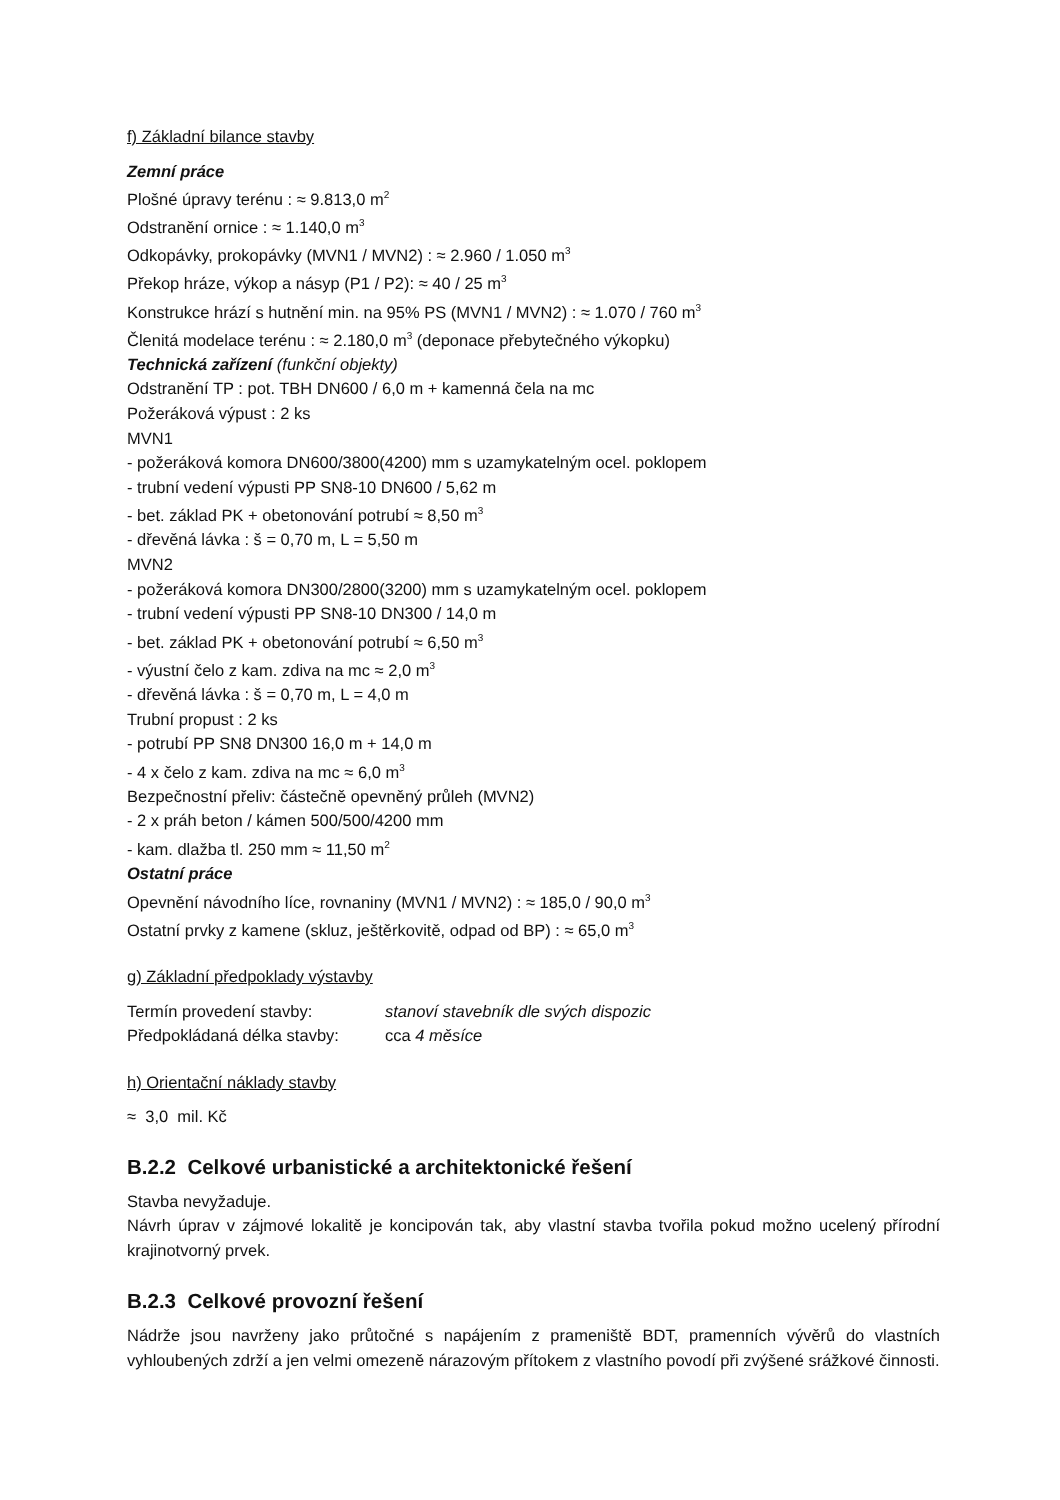f) Základní bilance stavby
Zemní práce
Plošné úpravy terénu : ≈ 9.813,0 m<sup>2</sup>
Odstranění ornice : ≈ 1.140,0 m<sup>3</sup>
Odkopávky, prokopávky (MVN1 / MVN2) : ≈ 2.960 / 1.050 m<sup>3</sup>
Překop hráze, výkop a násyp (P1 / P2): ≈ 40 / 25 m<sup>3</sup>
Konstrukce hrází s hutnění min. na 95% PS (MVN1 / MVN2) : ≈ 1.070 / 760 m<sup>3</sup>
Členitá modelace terénu : ≈ 2.180,0 m<sup>3</sup> (deponace přebytečného výkopku)
Technická zařízení (funkční objekty)
Odstranění TP : pot. TBH DN600 / 6,0 m + kamenná čela na mc
Požeráková výpust : 2 ks
MVN1
- požeráková komora DN600/3800(4200) mm s uzamykatelným ocel. poklopem
- trubní vedení výpusti PP SN8-10 DN600 / 5,62 m
- bet. základ PK + obetonování potrubí ≈ 8,50 m<sup>3</sup>
- dřevěná lávka : š = 0,70 m, L = 5,50 m
MVN2
- požeráková komora DN300/2800(3200) mm s uzamykatelným ocel. poklopem
- trubní vedení výpusti PP SN8-10 DN300 / 14,0 m
- bet. základ PK + obetonování potrubí ≈ 6,50 m<sup>3</sup>
- výustní čelo z kam. zdiva na mc ≈ 2,0 m<sup>3</sup>
- dřevěná lávka : š = 0,70 m, L = 4,0 m
Trubní propust : 2 ks
- potrubí PP SN8 DN300 16,0 m + 14,0 m
- 4 x čelo z kam. zdiva na mc ≈ 6,0 m<sup>3</sup>
Bezpečnostní přeliv: částečně opevněný průleh (MVN2)
- 2 x práh beton / kámen 500/500/4200 mm
- kam. dlažba tl. 250 mm ≈ 11,50 m<sup>2</sup>
Ostatní práce
Opevnění návodního líce, rovnaniny (MVN1 / MVN2) : ≈ 185,0 / 90,0 m<sup>3</sup>
Ostatní prvky z kamene (skluz, ještěrkovitě, odpad od BP) : ≈ 65,0 m<sup>3</sup>
g) Základní předpoklady výstavby
Termín provedení stavby: stanoví stavebník dle svých dispozic
Předpokládaná délka stavby: cca 4 měsíce
h) Orientační náklady stavby
≈ 3,0 mil. Kč
B.2.2 Celkové urbanistické a architektonické řešení
Stavba nevyžaduje.
Návrh úprav v zájmové lokalitě je koncipován tak, aby vlastní stavba tvořila pokud možno ucelený přírodní krajinotvorný prvek.
B.2.3 Celkové provozní řešení
Nádrže jsou navrženy jako průtočné s napájením z prameniště BDT, pramenních vývěrů do vlastních vyhloubených zdrží a jen velmi omezeně nárazovým přítokem z vlastního povodí při zvýšené srážkové činnosti.